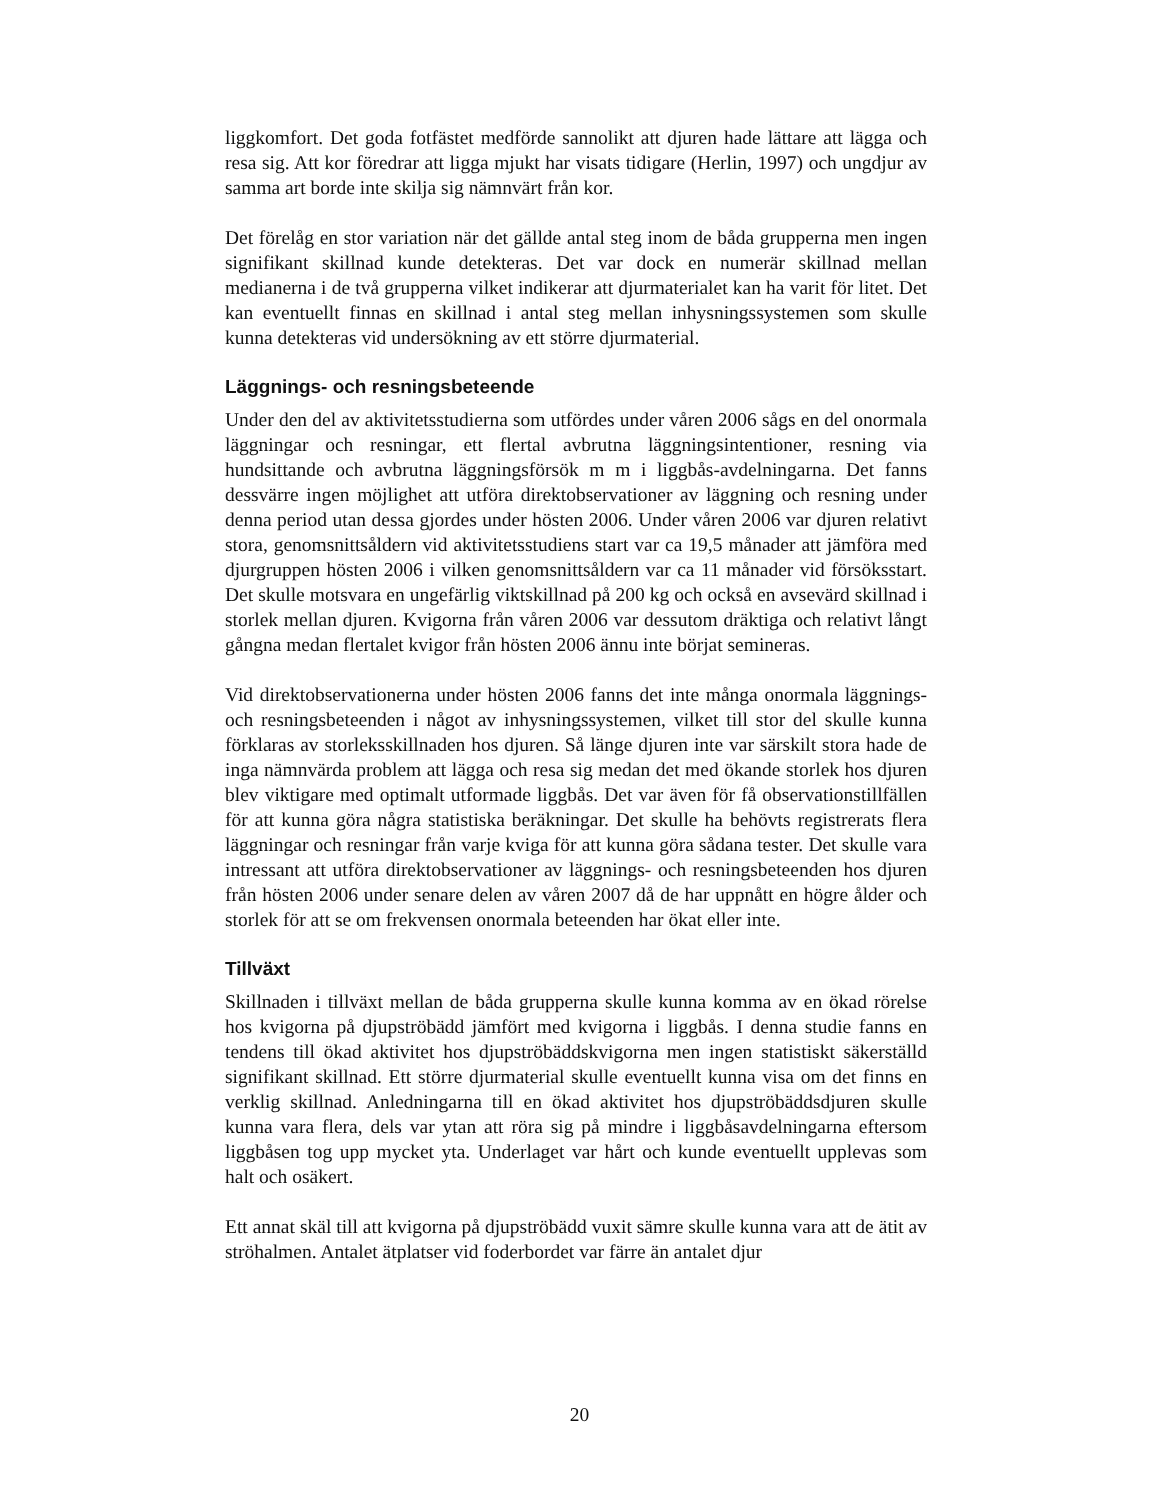liggkomfort. Det goda fotfästet medförde sannolikt att djuren hade lättare att lägga och resa sig. Att kor föredrar att ligga mjukt har visats tidigare (Herlin, 1997) och ungdjur av samma art borde inte skilja sig nämnvärt från kor.
Det förelåg en stor variation när det gällde antal steg inom de båda grupperna men ingen signifikant skillnad kunde detekteras. Det var dock en numerär skillnad mellan medianerna i de två grupperna vilket indikerar att djurmaterialet kan ha varit för litet. Det kan eventuellt finnas en skillnad i antal steg mellan inhysningssystemen som skulle kunna detekteras vid undersökning av ett större djurmaterial.
Läggnings- och resningsbeteende
Under den del av aktivitetsstudierna som utfördes under våren 2006 sågs en del onormala läggningar och resningar, ett flertal avbrutna läggningsintentioner, resning via hundsittande och avbrutna läggningsförsök m m i liggbås-avdelningarna. Det fanns dessvärre ingen möjlighet att utföra direktobservationer av läggning och resning under denna period utan dessa gjordes under hösten 2006. Under våren 2006 var djuren relativt stora, genomsnittsåldern vid aktivitetsstudiens start var ca 19,5 månader att jämföra med djurgruppen hösten 2006 i vilken genomsnittsåldern var ca 11 månader vid försöksstart. Det skulle motsvara en ungefärlig viktskillnad på 200 kg och också en avsevärd skillnad i storlek mellan djuren. Kvigorna från våren 2006 var dessutom dräktiga och relativt långt gångna medan flertalet kvigor från hösten 2006 ännu inte börjat semineras.
Vid direktobservationerna under hösten 2006 fanns det inte många onormala läggnings- och resningsbeteenden i något av inhysningssystemen, vilket till stor del skulle kunna förklaras av storleksskillnaden hos djuren. Så länge djuren inte var särskilt stora hade de inga nämnvärda problem att lägga och resa sig medan det med ökande storlek hos djuren blev viktigare med optimalt utformade liggbås. Det var även för få observationstillfällen för att kunna göra några statistiska beräkningar. Det skulle ha behövts registrerats flera läggningar och resningar från varje kviga för att kunna göra sådana tester. Det skulle vara intressant att utföra direktobservationer av läggnings- och resningsbeteenden hos djuren från hösten 2006 under senare delen av våren 2007 då de har uppnått en högre ålder och storlek för att se om frekvensen onormala beteenden har ökat eller inte.
Tillväxt
Skillnaden i tillväxt mellan de båda grupperna skulle kunna komma av en ökad rörelse hos kvigorna på djupströbädd jämfört med kvigorna i liggbås. I denna studie fanns en tendens till ökad aktivitet hos djupströbäddskvigorna men ingen statistiskt säkerställd signifikant skillnad. Ett större djurmaterial skulle eventuellt kunna visa om det finns en verklig skillnad. Anledningarna till en ökad aktivitet hos djupströbäddsdjuren skulle kunna vara flera, dels var ytan att röra sig på mindre i liggbåsavdelningarna eftersom liggbåsen tog upp mycket yta. Underlaget var hårt och kunde eventuellt upplevas som halt och osäkert.
Ett annat skäl till att kvigorna på djupströbädd vuxit sämre skulle kunna vara att de ätit av ströhalmen. Antalet ätplatser vid foderbordet var färre än antalet djur
20